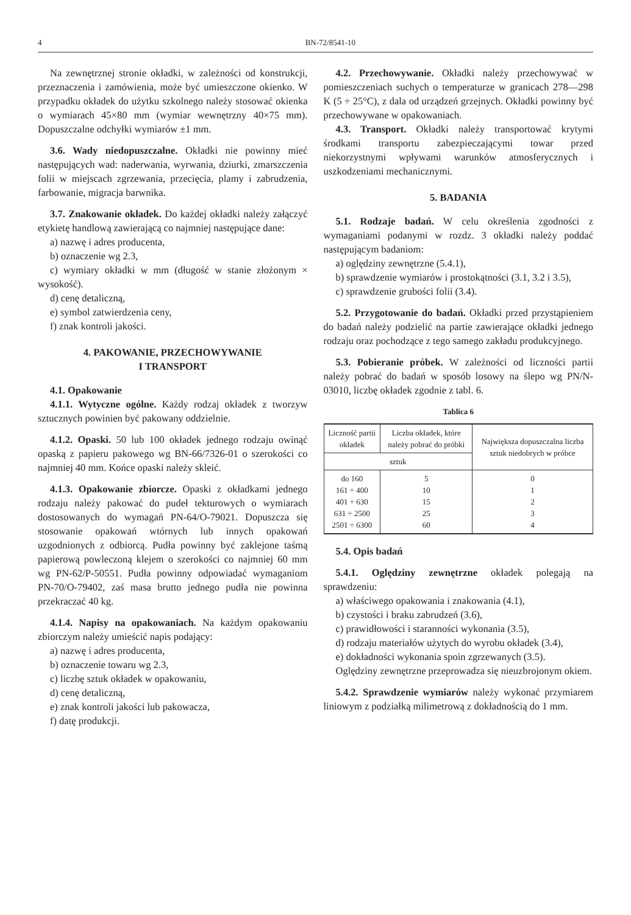4 BN-72/8541-10
Na zewnętrznej stronie okładki, w zależności od konstrukcji, przeznaczenia i zamówienia, może być umieszczone okienko. W przypadku okładek do użytku szkolnego należy stosować okienka o wymiarach 45×80 mm (wymiar wewnętrzny 40×75 mm). Dopuszczalne odchyłki wymiarów ±1 mm.
3.6. Wady niedopuszczalne. Okładki nie powinny mieć następujących wad: naderwania, wyrwania, dziurki, zmarszczenia folii w miejscach zgrzewania, przecięcia, plamy i zabrudzenia, farbowanie, migracja barwnika.
3.7. Znakowanie okładek. Do każdej okładki należy załączyć etykietę handlową zawierającą co najmniej następujące dane:
a) nazwę i adres producenta,
b) oznaczenie wg 2.3,
c) wymiary okładki w mm (długość w stanie złożonym × wysokość).
d) cenę detaliczną,
e) symbol zatwierdzenia ceny,
f) znak kontroli jakości.
4. PAKOWANIE, PRZECHOWYWANIE
I TRANSPORT
4.1. Opakowanie
4.1.1. Wytyczne ogólne. Każdy rodzaj okładek z tworzyw sztucznych powinien być pakowany oddzielnie.
4.1.2. Opaski. 50 lub 100 okładek jednego rodzaju owinąć opaską z papieru pakowego wg BN-66/7326-01 o szerokości co najmniej 40 mm. Końce opaski należy skleić.
4.1.3. Opakowanie zbiorcze. Opaski z okładkami jednego rodzaju należy pakować do pudeł tekturowych o wymiarach dostosowanych do wymagań PN-64/O-79021. Dopuszcza się stosowanie opakowań wtórnych lub innych opakowań uzgodnionych z odbiorcą. Pudła powinny być zaklejone taśmą papierową powleczoną klejem o szerokości co najmniej 60 mm wg PN-62/P-50551. Pudła powinny odpowiadać wymaganiom PN-70/O-79402, zaś masa brutto jednego pudła nie powinna przekraczać 40 kg.
4.1.4. Napisy na opakowaniach. Na każdym opakowaniu zbiorczym należy umieścić napis podający:
a) nazwę i adres producenta,
b) oznaczenie towaru wg 2.3,
c) liczbę sztuk okładek w opakowaniu,
d) cenę detaliczną,
e) znak kontroli jakości lub pakowacza,
f) datę produkcji.
4.2. Przechowywanie. Okładki należy przechowywać w pomieszczeniach suchych o temperaturze w granicach 278—298 K (5 ÷ 25°C), z dala od urządzeń grzejnych. Okładki powinny być przechowywane w opakowaniach.
4.3. Transport. Okładki należy transportować krytymi środkami transportu zabezpieczającymi towar przed niekorzystnymi wpływami warunków atmosferycznych i uszkodzeniami mechanicznymi.
5. BADANIA
5.1. Rodzaje badań. W celu określenia zgodności z wymaganiami podanymi w rozdz. 3 okładki należy poddać następującym badaniom:
a) oględziny zewnętrzne (5.4.1),
b) sprawdzenie wymiarów i prostokątności (3.1, 3.2 i 3.5),
c) sprawdzenie grubości folii (3.4).
5.2. Przygotowanie do badań. Okładki przed przystąpieniem do badań należy podzielić na partie zawierające okładki jednego rodzaju oraz pochodzące z tego samego zakładu produkcyjnego.
5.3. Pobieranie próbek. W zależności od liczności partii należy pobrać do badań w sposób losowy na ślepo wg PN/N-03010, liczbę okładek zgodnie z tabl. 6.
Tablica 6
| Liczność partii okładek | Liczba okładek, które należy pobrać do próbki | Największa dopuszczalna liczba sztuk niedobrych w próbce |
| --- | --- | --- |
| sztuk | | |
| do 160 161 ÷ 400 401 ÷ 630 631 ÷ 2500 2501 ÷ 6300 | 5 10 15 25 60 | 0 1 2 3 4 |
5.4. Opis badań
5.4.1. Oględziny zewnętrzne okładek polegają na sprawdzeniu:
a) właściwego opakowania i znakowania (4.1),
b) czystości i braku zabrudzeń (3.6),
c) prawidłowości i staranności wykonania (3.5),
d) rodzaju materiałów użytych do wyrobu okładek (3.4),
e) dokładności wykonania spoin zgrzewanych (3.5).
Oględziny zewnętrzne przeprowadza się nieuzbrojonym okiem.
5.4.2. Sprawdzenie wymiarów należy wykonać przymiarem liniowym z podziałką milimetrową z dokładnością do 1 mm.